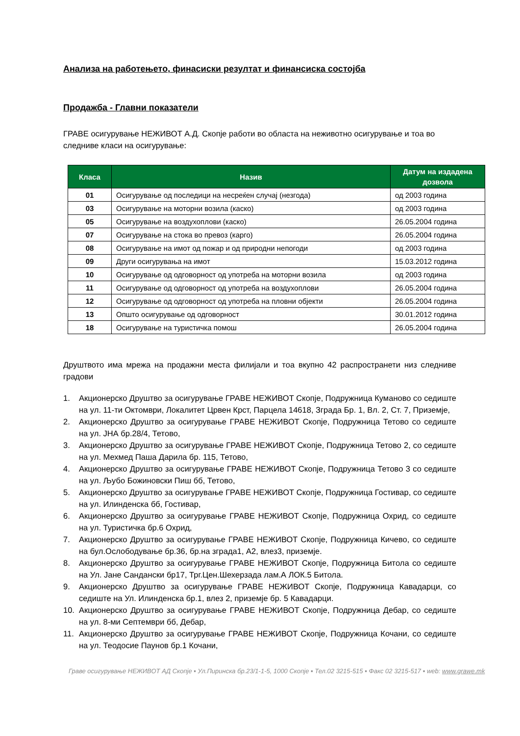Анализа на работењето, финасиски резултат и финансиска состојба
Продажба - Главни показатели
ГРАВЕ осигурување НЕЖИВОТ А.Д. Скопје работи во областа на неживотно осигурување и тоа во следниве класи на осигурување:
| Класа | Назив | Датум на издадена дозвола |
| --- | --- | --- |
| 01 | Осигурување од последици на несреќен случај (незгода) | од 2003 година |
| 03 | Осигурување на моторни возила (каско) | од 2003 година |
| 05 | Осигурување на воздухоплови (каско) | 26.05.2004 година |
| 07 | Осигурување на стока во превоз (карго) | 26.05.2004 година |
| 08 | Осигурување на имот од пожар и од природни непогоди | од 2003 година |
| 09 | Други осигурувања на имот | 15.03.2012 година |
| 10 | Осигурување од одговорност од употреба на моторни возила | од 2003 година |
| 11 | Осигурување од одговорност од употреба на воздухоплови | 26.05.2004 година |
| 12 | Осигурување од одговорност од употреба на пловни објекти | 26.05.2004 година |
| 13 | Општо осигурување од одговорност | 30.01.2012 година |
| 18 | Осигурување на туристичка помош | 26.05.2004 година |
Друштвото има мрежа на продажни места филијали и тоа вкупно 42 распространети низ следниве градови
1. Акционерско Друштво за осигурување ГРАВЕ НЕЖИВОТ Скопје, Подружница Куманово со седиште на ул. 11-ти Октомври, Локалитет Црвен Крст, Парцела 14618, Зграда Бр. 1, Вл. 2, Ст. 7, Приземје,
2. Акционерско Друштво за осигурување ГРАВЕ НЕЖИВОТ Скопје, Подружница Тетово со седиште на ул. ЈНА бр.28/4, Тетово,
3. Акционерско Друштво за осигурување ГРАВЕ НЕЖИВОТ Скопје, Подружница Тетово 2, со седиште на ул. Мехмед Паша Дарила бр. 115, Тетово,
4. Акционерско Друштво за осигурување ГРАВЕ НЕЖИВОТ Скопје, Подружница Тетово 3 со седиште на ул. Љубо Божиновски Пиш бб, Тетово,
5. Акционерско Друштво за осигурување ГРАВЕ НЕЖИВОТ Скопје, Подружница Гостивар, со седиште на ул. Илинденска бб, Гостивар,
6. Акционерско Друштво за осигурување ГРАВЕ НЕЖИВОТ Скопје, Подружница Охрид, со седиште на ул. Туристичка бр.6 Охрид,
7. Акционерско Друштво за осигурување ГРАВЕ НЕЖИВОТ Скопје, Подружница Кичево, со седиште на бул.Ослободување бр.36, бр.на зграда1, А2, влез3, приземје.
8. Акционерско Друштво за осигурување ГРАВЕ НЕЖИВОТ Скопје, Подружница Битола со седиште на Ул. Јане Сандански бр17, Трг.Цен.Шехерзада лам.А ЛОК.5 Битола.
9. Акционерско Друштво за осигурување ГРАВЕ НЕЖИВОТ Скопје, Подружница Кавадарци, со седиште на Ул. Илинденска бр.1, влез 2, приземје бр. 5 Кавадарци.
10. Акционерско Друштво за осигурување ГРАВЕ НЕЖИВОТ Скопје, Подружница Дебар, со седиште на ул. 8-ми Септември бб, Дебар,
11. Акционерско Друштво за осигурување ГРАВЕ НЕЖИВОТ Скопје, Подружница Кочани, со седиште на ул. Теодосие Паунов бр.1 Кочани,
Граве осигурување НЕЖИВОТ АД Скопје ▪ Ул.Пиринска бр.23/1-1-5, 1000 Скопје ▪ Тел.02 3215-515 ▪ Факс 02 3215-517 ▪ web: www.grawe.mk